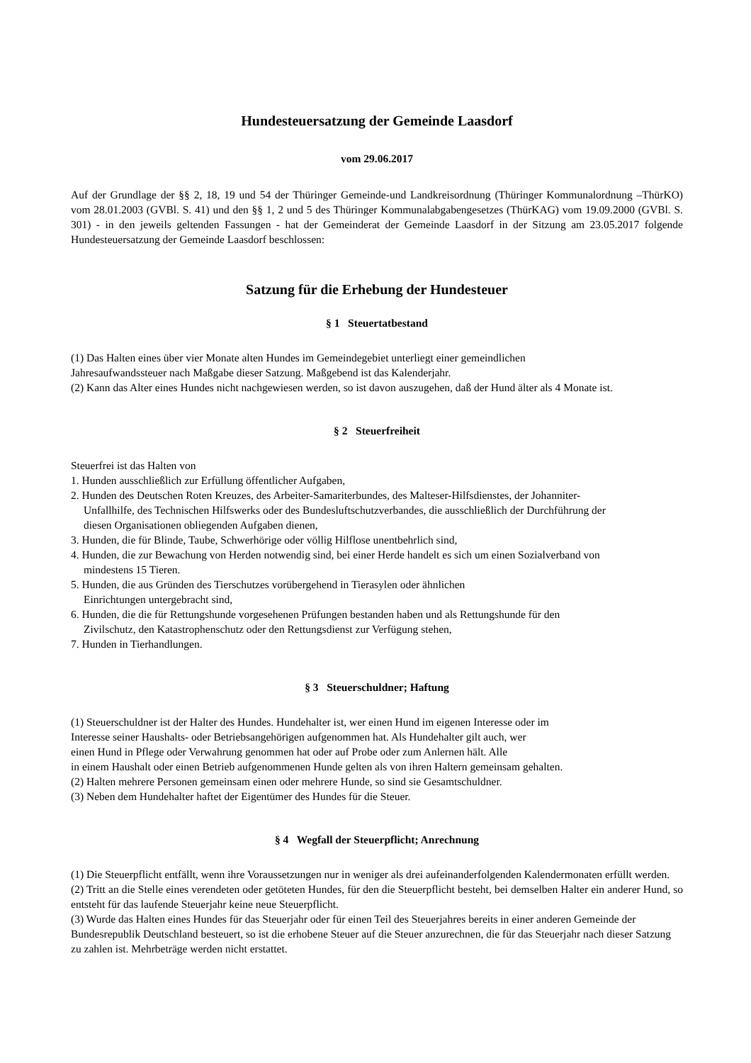Hundesteuersatzung der Gemeinde Laasdorf
vom 29.06.2017
Auf der Grundlage der §§ 2, 18, 19 und 54 der Thüringer Gemeinde-und Landkreisordnung (Thüringer Kommunalordnung –ThürKO) vom 28.01.2003 (GVBl. S. 41) und den §§ 1, 2 und 5 des Thüringer Kommunalabgabengesetzes (ThürKAG) vom 19.09.2000 (GVBl. S. 301) - in den jeweils geltenden Fassungen - hat der Gemeinderat der Gemeinde Laasdorf in der Sitzung am 23.05.2017 folgende Hundesteuersatzung der Gemeinde Laasdorf beschlossen:
Satzung für die Erhebung der Hundesteuer
§ 1 Steuertatbestand
(1) Das Halten eines über vier Monate alten Hundes im Gemeindegebiet unterliegt einer gemeindlichen
Jahresaufwandssteuer nach Maßgabe dieser Satzung. Maßgebend ist das Kalenderjahr.
(2) Kann das Alter eines Hundes nicht nachgewiesen werden, so ist davon auszugehen, daß der Hund älter als 4 Monate ist.
§ 2 Steuerfreiheit
Steuerfrei ist das Halten von
1. Hunden ausschließlich zur Erfüllung öffentlicher Aufgaben,
2. Hunden des Deutschen Roten Kreuzes, des Arbeiter-Samariterbundes, des Malteser-Hilfsdienstes, der Johanniter-
Unfallhilfe, des Technischen Hilfswerks oder des Bundesluftschutzverbandes, die ausschließlich der Durchführung der
diesen Organisationen obliegenden Aufgaben dienen,
3. Hunden, die für Blinde, Taube, Schwerhörige oder völlig Hilflose unentbehrlich sind,
4. Hunden, die zur Bewachung von Herden notwendig sind, bei einer Herde handelt es sich um einen Sozialverband von
mindestens 15 Tieren.
5. Hunden, die aus Gründen des Tierschutzes vorübergehend in Tierasylen oder ähnlichen
Einrichtungen untergebracht sind,
6. Hunden, die die für Rettungshunde vorgesehenen Prüfungen bestanden haben und als Rettungshunde für den
Zivilschutz, den Katastrophenschutz oder den Rettungsdienst zur Verfügung stehen,
7. Hunden in Tierhandlungen.
§ 3 Steuerschuldner; Haftung
(1) Steuerschuldner ist der Halter des Hundes. Hundehalter ist, wer einen Hund im eigenen Interesse oder im
Interesse seiner Haushalts- oder Betriebsangehörigen aufgenommen hat. Als Hundehalter gilt auch, wer
einen Hund in Pflege oder Verwahrung genommen hat oder auf Probe oder zum Anlernen hält. Alle
in einem Haushalt oder einen Betrieb aufgenommenen Hunde gelten als von ihren Haltern gemeinsam gehalten.
(2) Halten mehrere Personen gemeinsam einen oder mehrere Hunde, so sind sie Gesamtschuldner.
(3) Neben dem Hundehalter haftet der Eigentümer des Hundes für die Steuer.
§ 4 Wegfall der Steuerpflicht; Anrechnung
(1) Die Steuerpflicht entfällt, wenn ihre Voraussetzungen nur in weniger als drei aufeinanderfolgenden Kalendermonaten erfüllt werden.
(2) Tritt an die Stelle eines verendeten oder getöteten Hundes, für den die Steuerpflicht besteht, bei demselben Halter ein anderer Hund, so entsteht für das laufende Steuerjahr keine neue Steuerpflicht.
(3) Wurde das Halten eines Hundes für das Steuerjahr oder für einen Teil des Steuerjahres bereits in einer anderen Gemeinde der Bundesrepublik Deutschland besteuert, so ist die erhobene Steuer auf die Steuer anzurechnen, die für das Steuerjahr nach dieser Satzung zu zahlen ist. Mehrbeträge werden nicht erstattet.